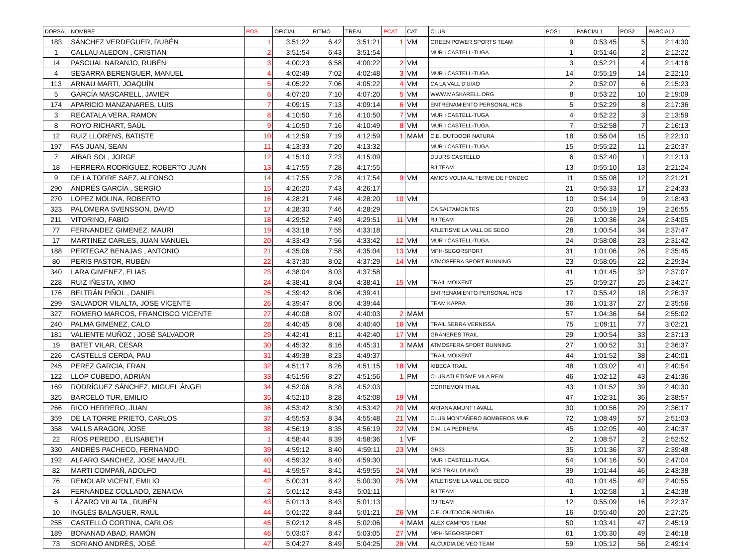| DORSAL | NOMBRE | POS | OFICIAL | RITMO | TREAL | PCAT | CAT | CLUB | POS1 | PARCIAL1 | POS2 | PARCIAL2 |
| --- | --- | --- | --- | --- | --- | --- | --- | --- | --- | --- | --- | --- |
| 183 | SÁNCHEZ VERDEGUER, RUBÉN | 1 | 3:51:22 | 6:42 | 3:51:21 | 1 | VM | GREEN POWER SPORTS TEAM | 9 | 0:53:45 | 5 | 2:14:30 |
| 1 | CALLAU ALEDON , CRISTIAN | 2 | 3:51:54 | 6:43 | 3:51:54 | | | MUR I CASTELL-TUGA | 1 | 0:51:46 | 2 | 2:12:22 |
| 14 | PASCUAL NARANJO, RUBÉN | 3 | 4:00:23 | 6:58 | 4:00:22 | 2 | VM | | 3 | 0:52:21 | 4 | 2:14:16 |
| 4 | SEGARRA BERENGUER, MANUEL | 4 | 4:02:49 | 7:02 | 4:02:48 | 3 | VM | MUR I CASTELL-TUGA | 14 | 0:55:19 | 14 | 2:22:10 |
| 113 | ARNAU MARTI, JOAQUÍN | 5 | 4:05:22 | 7:06 | 4:05:22 | 4 | VM | CA LA VALL D'UIXO | 2 | 0:52:07 | 6 | 2:15:23 |
| 5 | GARCÍA MASCARELL, JAVIER | 6 | 4:07:20 | 7:10 | 4:07:20 | 5 | VM | WWW.MASKARELL.ORG | 8 | 0:53:22 | 10 | 2:19:09 |
| 174 | APARICIO MANZANARES, LUIS | 7 | 4:09:15 | 7:13 | 4:09:14 | 6 | VM | ENTRENAMIENTO PERSONAL HCB | 5 | 0:52:29 | 8 | 2:17:36 |
| 3 | RECATALA VERA, RAMON | 8 | 4:10:50 | 7:16 | 4:10:50 | 7 | VM | MUR I CASTELL-TUGA | 4 | 0:52:22 | 3 | 2:13:59 |
| 8 | ROYO RICHART, SAÚL | 9 | 4:10:50 | 7:16 | 4:10:49 | 8 | VM | MUR I CASTELL-TUGA | 7 | 0:52:58 | 7 | 2:16:13 |
| 12 | RUIZ LLORENS, BATISTE | 10 | 4:12:59 | 7:19 | 4:12:59 | 1 | MAM | C.E. OUTDOOR NATURA | 18 | 0:56:04 | 15 | 2:22:10 |
| 197 | FAS JUAN, SEAN | 11 | 4:13:33 | 7:20 | 4:13:32 | | | MUR I CASTELL-TUGA | 15 | 0:55:22 | 11 | 2:20:37 |
| 7 | AIBAR SOL, JORGE | 12 | 4:15:10 | 7:23 | 4:15:09 | | | DUURS CASTELLO | 6 | 0:52:40 | 1 | 2:12:13 |
| 18 | HERRERA RODRÍGUEZ, ROBERTO JUAN | 13 | 4:17:55 | 7:28 | 4:17:55 | | | RJ TEAM | 13 | 0:55:10 | 13 | 2:21:24 |
| 9 | DE LA TORRE SAEZ, ALFONSO | 14 | 4:17:55 | 7:28 | 4:17:54 | 9 | VM | AMICS VOLTA AL TERME DE FONDEG | 11 | 0:55:08 | 12 | 2:21:21 |
| 290 | ANDRÉS GARCÍA , SERGIO | 15 | 4:26:20 | 7:43 | 4:26:17 | | | | 21 | 0:56:33 | 17 | 2:24:33 |
| 270 | LOPEZ MOLINA, ROBERTO | 16 | 4:28:21 | 7:46 | 4:28:20 | 10 | VM | | 10 | 0:54:14 | 9 | 2:18:43 |
| 323 | PALOMERA SVENSSON, DAVID | 17 | 4:28:30 | 7:46 | 4:28:29 | | | CA SALTAMONTES | 20 | 0:56:19 | 19 | 2:26:55 |
| 211 | VITORINO, FABIO | 18 | 4:29:52 | 7:49 | 4:29:51 | 11 | VM | RJ TEAM | 26 | 1:00:36 | 24 | 2:34:05 |
| 77 | FERNANDEZ GIMENEZ, MAURI | 19 | 4:33:18 | 7:55 | 4:33:18 | | | ATLETISME LA VALL DE SEGO | 28 | 1:00:54 | 34 | 2:37:47 |
| 17 | MARTINEZ CARLES, JUAN MANUEL | 20 | 4:33:43 | 7:56 | 4:33:42 | 12 | VM | MUR I CASTELL-TUGA | 24 | 0:58:08 | 23 | 2:31:42 |
| 188 | PERTEGAZ BENAJAS , ANTONIO | 21 | 4:35:06 | 7:58 | 4:35:04 | 13 | VM | MPH-SEGORSPORT | 31 | 1:01:06 | 26 | 2:35:45 |
| 80 | PERIS PASTOR, RUBÉN | 22 | 4:37:30 | 8:02 | 4:37:29 | 14 | VM | ATMOSFERA SPORT RUNNING | 23 | 0:58:05 | 22 | 2:29:34 |
| 340 | LARA GIMENEZ, ELIAS | 23 | 4:38:04 | 8:03 | 4:37:58 | | | | 41 | 1:01:45 | 32 | 2:37:07 |
| 228 | RUIZ IÑESTA, XIMO | 24 | 4:38:41 | 8:04 | 4:38:41 | 15 | VM | TRAIL MOIXENT | 25 | 0:59:27 | 25 | 2:34:27 |
| 176 | BELTRÁN PIÑOL , DANIEL | 25 | 4:39:42 | 8:06 | 4:39:41 | | | ENTRENAMIENTO PERSONAL HCB | 17 | 0:55:42 | 18 | 2:26:37 |
| 299 | SALVADOR VILALTA, JOSE VICENTE | 26 | 4:39:47 | 8:06 | 4:39:44 | | | TEAM KAPRA | 36 | 1:01:37 | 27 | 2:35:56 |
| 327 | ROMERO MARCOS, FRANCISCO VICENTE | 27 | 4:40:08 | 8:07 | 4:40:03 | 2 | MAM | | 57 | 1:04:36 | 64 | 2:55:02 |
| 240 | PALMA GIMENEZ, CALO | 28 | 4:40:45 | 8:08 | 4:40:40 | 16 | VM | TRAIL SERRA VERNISSA | 75 | 1:09:11 | 77 | 3:02:21 |
| 181 | VALIENTE MUÑOZ , JOSÉ SALVADOR | 29 | 4:42:41 | 8:11 | 4:42:40 | 17 | VM | GRANERES TRAIL | 29 | 1:00:54 | 33 | 2:37:13 |
| 19 | BATET VILAR, CESAR | 30 | 4:45:32 | 8:16 | 4:45:31 | 3 | MAM | ATMOSFERA SPORT RUNNING | 27 | 1:00:52 | 31 | 2:36:37 |
| 226 | CASTELLS CERDA, PAU | 31 | 4:49:38 | 8:23 | 4:49:37 | | | TRAIL MOIXENT | 44 | 1:01:52 | 38 | 2:40:01 |
| 245 | PEREZ GARCIA, FRAN | 32 | 4:51:17 | 8:26 | 4:51:15 | 18 | VM | XIBECA TRAIL | 48 | 1:03:02 | 41 | 2:40:54 |
| 122 | LLOP CUBEDO, ADRIÁN | 33 | 4:51:56 | 8:27 | 4:51:56 | 1 | PM | CLUB ATLETISME VILA REAL | 46 | 1:02:12 | 43 | 2:41:36 |
| 169 | RODRÍGUEZ SÁNCHEZ, MIGUEL ÁNGEL | 34 | 4:52:06 | 8:28 | 4:52:03 | | | CORREMON TRAIL | 43 | 1:01:52 | 39 | 2:40:30 |
| 325 | BARCELÓ TUR, EMILIO | 35 | 4:52:10 | 8:28 | 4:52:08 | 19 | VM | | 47 | 1:02:31 | 36 | 2:38:57 |
| 266 | RICO HERRERO, JUAN | 36 | 4:53:42 | 8:30 | 4:53:42 | 20 | VM | ARTANA AMUNT I AVALL | 30 | 1:00:56 | 29 | 2:36:17 |
| 359 | DE LA TORRE PRIETO, CARLOS | 37 | 4:55:53 | 8:34 | 4:55:48 | 21 | VM | CLUB MONTAÑERO BOMBEROS MUR | 72 | 1:08:49 | 57 | 2:51:03 |
| 358 | VALLS ARAGON, JOSE | 38 | 4:56:19 | 8:35 | 4:56:19 | 22 | VM | C.M. LA PEDRERA | 45 | 1:02:05 | 40 | 2:40:37 |
| 22 | RÍOS PEREDO , ELISABETH | 1 | 4:58:44 | 8:39 | 4:58:36 | 1 | VF | | 2 | 1:08:57 | 2 | 2:52:52 |
| 330 | ANDRÉS PACHECO, FERNANDO | 39 | 4:59:12 | 8:40 | 4:59:11 | 23 | VM | GR33 | 35 | 1:01:36 | 37 | 2:39:48 |
| 192 | ALFARO SANCHEZ, JOSE MANUEL | 40 | 4:59:32 | 8:40 | 4:59:30 | | | MUR I CASTELL-TUGA | 54 | 1:04:16 | 50 | 2:47:04 |
| 82 | MARTI COMPAÑ, ADOLFO | 41 | 4:59:57 | 8:41 | 4:59:55 | 24 | VM | BCS TRAIL D'UIXÓ | 39 | 1:01:44 | 46 | 2:43:38 |
| 76 | REMOLAR VICENT, EMILIO | 42 | 5:00:31 | 8:42 | 5:00:30 | 25 | VM | ATLETISME LA VALL DE SEGO | 40 | 1:01:45 | 42 | 2:40:55 |
| 24 | FERNÁNDEZ COLLADO, ZENAIDA | 2 | 5:01:12 | 8:43 | 5:01:11 | | | RJ TEAM | 1 | 1:02:58 | 1 | 2:42:38 |
| 6 | LÁZARO VILALTA , RUBÉN | 43 | 5:01:13 | 8:43 | 5:01:13 | | | RJ TEAM | 12 | 0:55:09 | 16 | 2:22:37 |
| 10 | INGLÉS BALAGUER, RAÚL | 44 | 5:01:22 | 8:44 | 5:01:21 | 26 | VM | C.E. OUTDOOR NATURA | 16 | 0:55:40 | 20 | 2:27:25 |
| 255 | CASTELLÓ CORTINA, CARLOS | 45 | 5:02:12 | 8:45 | 5:02:06 | 4 | MAM | ALEX CAMPOS TEAM | 50 | 1:03:41 | 47 | 2:45:19 |
| 189 | BONANAD ABAD, RAMÓN | 46 | 5:03:07 | 8:47 | 5:03:05 | 27 | VM | MPH-SEGORSPORT | 61 | 1:05:30 | 49 | 2:46:18 |
| 73 | SORIANO ANDRÉS, JOSÉ | 47 | 5:04:27 | 8:49 | 5:04:25 | 28 | VM | ALCUIDIA DE VEO TEAM | 59 | 1:05:12 | 56 | 2:49:14 |